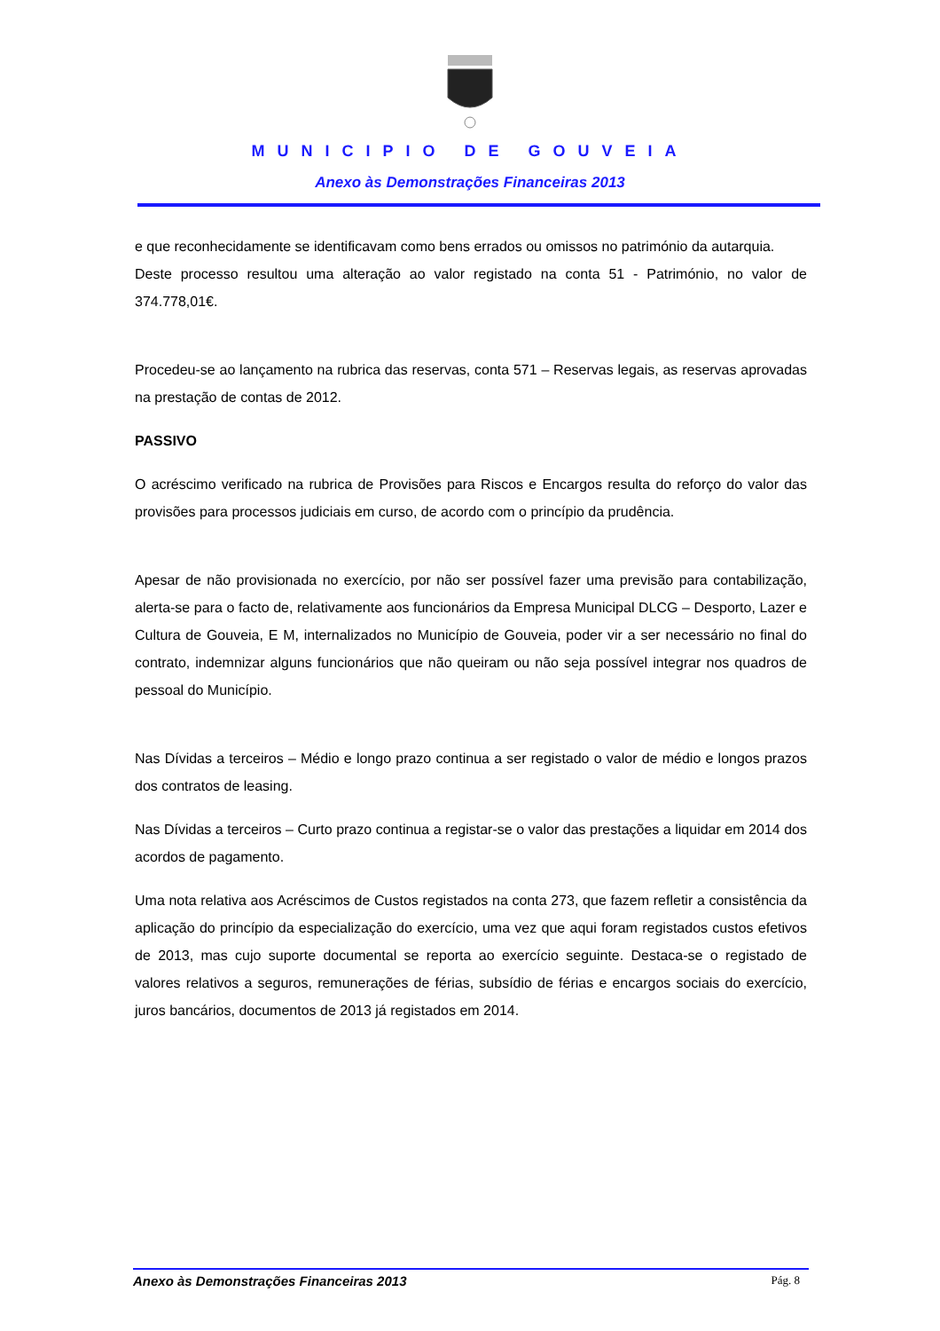MUNICIPIO DE GOUVEIA
Anexo às Demonstrações Financeiras 2013
e que reconhecidamente se identificavam como bens errados ou omissos no património da autarquia.
Deste processo resultou uma alteração ao valor registado na conta 51 - Património, no valor de 374.778,01€.
Procedeu-se ao lançamento na rubrica das reservas, conta 571 – Reservas legais, as reservas aprovadas na prestação de contas de 2012.
PASSIVO
O acréscimo verificado na rubrica de Provisões para Riscos e Encargos resulta do reforço do valor das provisões para processos judiciais em curso, de acordo com o princípio da prudência.
Apesar de não provisionada no exercício, por não ser possível fazer uma previsão para contabilização, alerta-se para o facto de, relativamente aos funcionários da Empresa Municipal DLCG – Desporto, Lazer e Cultura de Gouveia, E M, internalizados no Município de Gouveia, poder vir a ser necessário no final do contrato, indemnizar alguns funcionários que não queiram ou não seja possível integrar nos quadros de pessoal do Município.
Nas Dívidas a terceiros – Médio e longo prazo continua a ser registado o valor de médio e longos prazos dos contratos de leasing.
Nas Dívidas a terceiros – Curto prazo continua a registar-se o valor das prestações a liquidar em 2014 dos acordos de pagamento.
Uma nota relativa aos Acréscimos de Custos registados na conta 273, que fazem refletir a consistência da aplicação do princípio da especialização do exercício, uma vez que aqui foram registados custos efetivos de 2013, mas cujo suporte documental se reporta ao exercício seguinte. Destaca-se o registado de valores relativos a seguros, remunerações de férias, subsídio de férias e encargos sociais do exercício, juros bancários, documentos de 2013 já registados em 2014.
Anexo às Demonstrações Financeiras 2013 Pág. 8